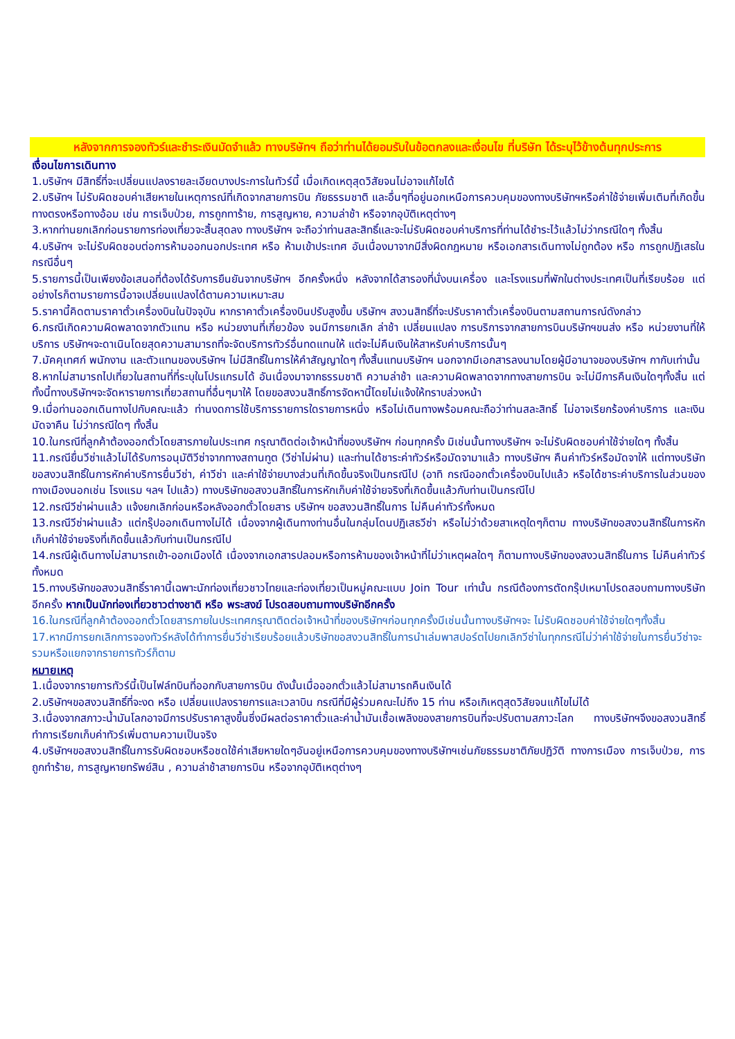หลังจากการจองทัวร์และชำระเงินมัดจำแล้ว ทางบริษัทฯ ถือว่าท่านได้ยอมรับในข้อตกลงและเงื่อนไข ที่บริษัท ได้ระบุไว้ข้างต้นทุกประการ
เงื่อนไขการเดินทาง
1.บริษัทฯ มีสิทธิ์ที่จะเปลี่ยนแปลงรายละเอียดบางประการในทัวร์นี้ เมื่อเกิดเหตุสุดวิสัยจนไม่อาจแก้ไขได้
2.บริษัทฯ ไม่รับผิดชอบค่าเสียหายในเหตุการณ์ที่เกิดจากสายการบิน ภัยธรรมชาติ และอื่นๆที่อยู่นอกเหนือการควบคุมของทางบริษัทฯหรือค่าใช้จ่ายเพิ่มเติมที่เกิดขึ้นทางตรงหรือทางอ้อม เช่น การเจ็บป่วย, การถูกทาร้าย, การสูญหาย, ความล่าช้า หรือจากอุบัติเหตุต่างๆ
3.หากท่านยกเลิกก่อนรายการท่องเที่ยวจะสิ้นสุดลง ทางบริษัทฯ จะถือว่าท่านสละสิทธิ์และจะไม่รับผิดชอบค่าบริการที่ท่านได้ชำระไว้แล้วไม่ว่ากรณีใดๆ ทั้งสิ้น
4.บริษัทฯ จะไม่รับผิดชอบต่อการห้ามออกนอกประเทศ หรือ ห้ามเข้าประเทศ อันเนื่องมาจากมีสิ่งผิดกฎหมาย หรือเอกสารเดินทางไม่ถูกต้อง หรือ การถูกปฏิเสธในกรณีอื่นๆ
5.รายการนี้เป็นเพียงข้อเสนอที่ต้องได้รับการยืนยันจากบริษัทฯ อีกครั้งหนึ่ง หลังจากได้สารองที่นั่งบนเครื่อง และโรงแรมที่พักในต่างประเทศเป็นที่เรียบร้อย แต่อย่างไรก็ตามรายการนี้อาจเปลี่ยนแปลงได้ตามความเหมาะสม
5.ราคานี้คิดตามราคาตั๋วเครื่องบินในปัจจุบัน หากราคาตั๋วเครื่องบินปรับสูงขึ้น บริษัทฯ สงวนสิทธิ์ที่จะปรับราคาตั๋วเครื่องบินตามสถานการณ์ดังกล่าว
6.กรณีเกิดความผิดพลาดจากตัวแทน หรือ หน่วยงานที่เกี่ยวข้อง จนมีการยกเลิก ล่าช้า เปลี่ยนแปลง การบริการจากสายการบินบริษัทฯขนส่ง หรือ หน่วยงานที่ให้บริการ บริษัทฯจะดาเนินโดยสุดความสามารถที่จะจัดบริการทัวร์อื่นทดแทนให้ แต่จะไม่คืนเงินให้สาหรับค่าบริการนั้นๆ
7.มัคคุเทศก์ พนักงาน และตัวแทนของบริษัทฯ ไม่มีสิทธิ์ในการให้คำสัญญาใดๆ ทั้งสิ้นแทนบริษัทฯ นอกจากมีเอกสารลงนามโดยผู้มีอานาจของบริษัทฯ กากับเท่านั้น
8.หากไม่สามารถไปเที่ยวในสถานที่ที่ระบุในโปรแกรมได้ อันเนื่องมาจากธรรมชาติ ความล่าช้า และความผิดพลาดจากทางสายการบิน จะไม่มีการคืนเงินใดๆทั้งสิ้น แต่ทั้งนี้ทางบริษัทฯจะจัดหารายการเที่ยวสถานที่อื่นๆมาให้ โดยขอสงวนสิทธิ์การจัดหานี้โดยไม่แจ้งให้ทราบล่วงหน้า
9.เมื่อท่านออกเดินทางไปกับคณะแล้ว ท่านงดการใช้บริการรายการใดรายการหนึ่ง หรือไม่เดินทางพร้อมคณะถือว่าท่านสละสิทธิ์ ไม่อาจเรียกร้องค่าบริการ และเงินมัดจาคืน ไม่ว่ากรณีใดๆ ทั้งสิ้น
10.ในกรณีที่ลูกค้าต้องออกตั๋วโดยสารภายในประเทศ กรุณาติดต่อเจ้าหน้าที่ของบริษัทฯ ก่อนทุกครั้ง มิเช่นนั้นทางบริษัทฯ จะไม่รับผิดชอบค่าใช้จ่ายใดๆ ทั้งสิ้น
11.กรณียื่นวีซ่าแล้วไม่ได้รับการอนุมัติวีซ่าจากทางสถานทูต (วีซ่าไม่ผ่าน) และท่านได้ชาระค่าทัวร์หรือมัดจามาแล้ว ทางบริษัทฯ คืนค่าทัวร์หรือมัดจาให้ แต่ทางบริษัทขอสงวนสิทธิ์ในการหักค่าบริการยื่นวีซ่า, ค่าวีซ่า และค่าใช้จ่ายบางส่วนที่เกิดขึ้นจริงเป็นกรณีไป (อาทิ กรณีออกตั๋วเครื่องบินไปแล้ว หรือได้ชาระค่าบริการในส่วนของทางเมืองนอกเช่น โรงแรม ฯลฯ ไปแล้ว) ทางบริษัทขอสงวนสิทธิ์ในการหักเก็บค่าใช้จ่ายจริงที่เกิดขึ้นแล้วกับท่านเป็นกรณีไป
12.กรณีวีซ่าผ่านแล้ว แจ้งยกเลิกก่อนหรือหลังออกตั๋วโดยสาร บริษัทฯ ขอสงวนสิทธิ์ในการ ไม่คืนค่าทัวร์ทั้งหมด
13.กรณีวีซ่าผ่านแล้ว แต่กรุ๊ปออกเดินทางไม่ได้ เนื่องจากผู้เดินทางท่านอื่นในกลุ่มโดนปฏิเสธวีซ่า หรือไม่ว่าด้วยสาเหตุใดๆก็ตาม ทางบริษัทขอสงวนสิทธิ์ในการหักเก็บค่าใช้จ่ายจริงที่เกิดขึ้นแล้วกับท่านเป็นกรณีไป
14.กรณีผู้เดินทางไม่สามารถเข้า-ออกเมืองได้ เนื่องจากเอกสารปลอมหรือการห้ามของเจ้าหน้าที่ไม่ว่าเหตุผลใดๆ ก็ตามทางบริษัทของสงวนสิทธิ์ในการ ไม่คืนค่าทัวร์ทั้งหมด
15.ทางบริษัทขอสงวนสิทธิ์ราคานี้เฉพาะนักท่องเที่ยวชาวไทยและท่องเที่ยวเป็นหมู่คณะแบบ Join Tour เท่านั้น กรณีต้องการตัดกรุ๊ปเหมาโปรดสอบถามทางบริษัทอีกครั้ง หากเป็นนักท่องเที่ยวชาวต่างชาติ หรือ พระสงฆ์ โปรดสอบถามทางบริษัทอีกครั้ง
16.ในกรณีที่ลูกค้าต้องออกตั๋วโดยสารภายในประเทศกรุณาติดต่อเจ้าหน้าที่ของบริษัทฯก่อนทุกครั้งมีเช่นนั้นทางบริษัทฯจะ ไม่รับผิดชอบค่าใช้จ่ายใดๆทั้งสิ้น
17.หากมีการยกเลิกการจองทัวร์หลังได้ทำการยื่นวีซ่าเรียบร้อยแล้วบริษัทขอสงวนสิทธิ์ในการนำเล่มพาสปอร์ตไปยกเลิกวีซ่าในทุกกรณีไม่ว่าค่าใช้จ่ายในการยื่นวีซ่าจะรวมหรือแยกจากรายการทัวร์ก็ตาม
หมายเหตุ
1.เนื่องจากรายการทัวร์นี้เป็นไฟล์ทบินที่ออกกับสายการบิน ดังนั้นเมื่อออกตั๋วแล้วไม่สามารถคืนเงินได้
2.บริษัทฯขอสงวนสิทธิ์ที่จะงด หรือ เปลี่ยนแปลงรายการและเวลาบิน กรณีที่มีผู้ร่วมคณะไม่ถึง 15 ท่าน หรือเกิเหตุสุดวิสัยจนแก้ไขไม่ได้
3.เนื่องจากสภาวะน้ำมันโลกอาจมีการปรับราคาสูงขึ้นซึ่งมีผลต่อราคาตั๋วและค่าน้ำมันเชื้อเพลิงของสายการบินที่จะปรับตามสภาวะโลก ทางบริษัทฯจึงขอสงวนสิทธิ์ทำการเรียกเก็บค่าทัวร์เพิ่มตามความเป็นจริง
4.บริษัทฯขอสงวนสิทธิ์ในการรับผิดชอบหรือชดใช้ค่าเสียหายใดๆอันอยู่เหนือการควบคุมของทางบริษัทฯเช่นภัยธรรมชาติภัยปฏิวัติ ทางการเมือง การเจ็บป่วย, การถูกทำร้าย, การสูญหายทรัพย์สิน , ความล่าช้าสายการบิน หรือจากอุบัติเหตุต่างๆ